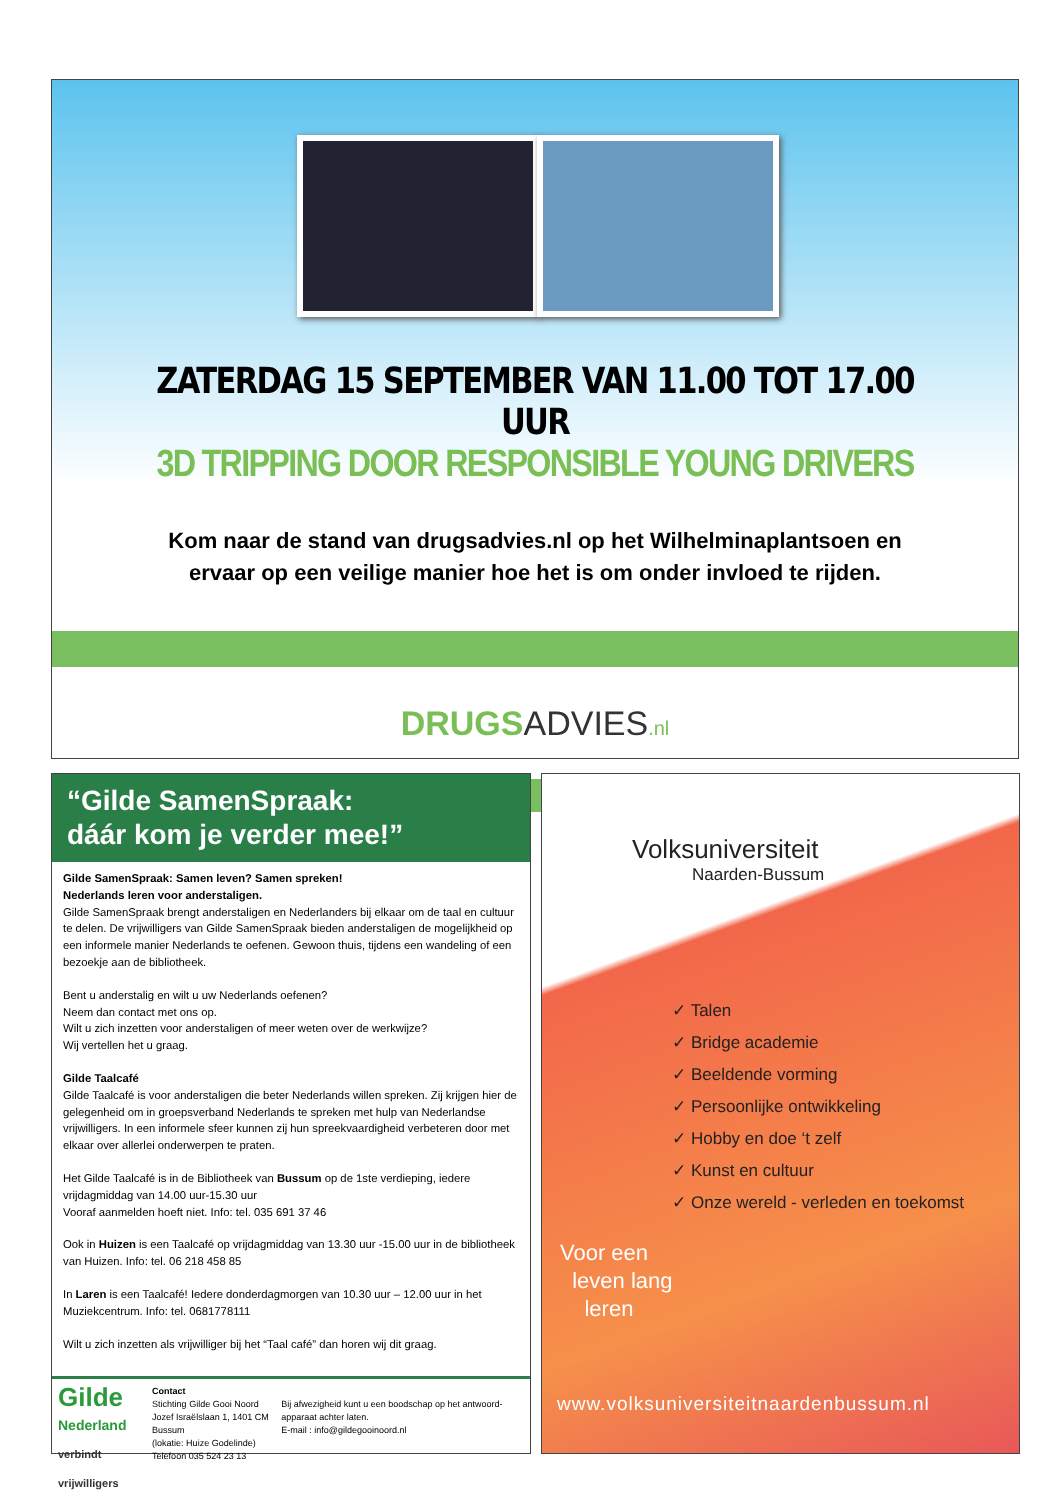ZATERDAG 15 SEPTEMBER VAN 11.00 TOT 17.00 UUR
3D TRIPPING DOOR RESPONSIBLE YOUNG DRIVERS
Kom naar de stand van drugsadvies.nl op het Wilhelminaplantsoen en
ervaar op een veilige manier hoe het is om onder invloed te rijden.
DRUGSADVIES.nl
“Gilde SamenSpraak:
dáár kom je verder mee!”
Gilde SamenSpraak: Samen leven? Samen spreken!
Nederlands leren voor anderstaligen.
Gilde SamenSpraak brengt anderstaligen en Nederlanders bij elkaar om de taal en cultuur te delen. De vrijwilligers van Gilde SamenSpraak bieden anderstaligen de mogelijkheid op een informele manier Nederlands te oefenen. Gewoon thuis, tijdens een wandeling of een bezoekje aan de bibliotheek.
Bent u anderstalig en wilt u uw Nederlands oefenen?
Neem dan contact met ons op.
Wilt u zich inzetten voor anderstaligen of meer weten over de werkwijze?
Wij vertellen het u graag.
Gilde Taalcafé
Gilde Taalcafé is voor anderstaligen die beter Nederlands willen spreken. Zij krijgen hier de gelegenheid om in groepsverband Nederlands te spreken met hulp van Nederlandse vrijwilligers. In een informele sfeer kunnen zij hun spreekvaardigheid verbeteren door met elkaar over allerlei onderwerpen te praten.
Het Gilde Taalcafé is in de Bibliotheek van Bussum op de 1ste verdieping, iedere vrijdagmiddag van 14.00 uur-15.30 uur
Vooraf aanmelden hoeft niet. Info: tel. 035 691 37 46
Ook in Huizen is een Taalcafé op vrijdagmiddag van 13.30 uur -15.00 uur in de bibliotheek van Huizen. Info: tel. 06 218 458 85
In Laren is een Taalcafé! Iedere donderdagmorgen van 10.30 uur – 12.00 uur in het Muziekcentrum. Info: tel. 0681778111
Wilt u zich inzetten als vrijwilliger bij het “Taal café” dan horen wij dit graag.
Gilde
Nederland
verbindt vrijwilligers
Contact
Stichting Gilde Gooi Noord
Jozef Israëlslaan 1, 1401 CM Bussum
(lokatie: Huize Godelinde)
Telefoon 035 524 23 13
Bij afwezigheid kunt u een boodschap op het antwoord-apparaat achter laten.
E-mail : info@gildegooinoord.nl
Volksuniversiteit
Naarden-Bussum
✓ Talen
✓ Bridge academie
✓ Beeldende vorming
✓ Persoonlijke ontwikkeling
✓ Hobby en doe ‘t zelf
✓ Kunst en cultuur
✓ Onze wereld - verleden en toekomst
Voor een
leven lang
leren
www.volksuniversiteitnaardenbussum.nl